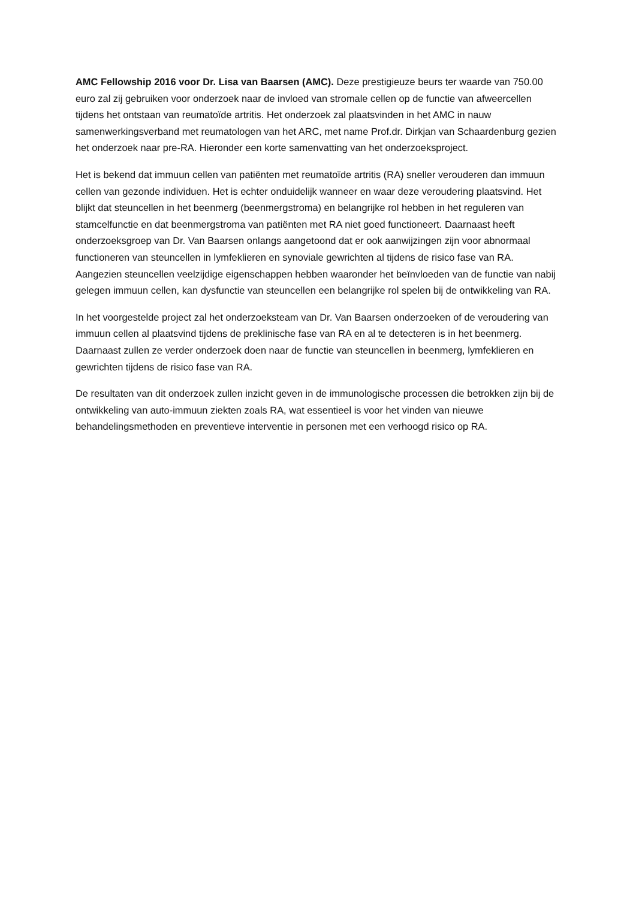AMC Fellowship 2016 voor Dr. Lisa van Baarsen (AMC). Deze prestigieuze beurs ter waarde van 750.00 euro zal zij gebruiken voor onderzoek naar de invloed van stromale cellen op de functie van afweercellen tijdens het ontstaan van reumatoïde artritis. Het onderzoek zal plaatsvinden in het AMC in nauw samenwerkingsverband met reumatologen van het ARC, met name Prof.dr. Dirkjan van Schaardenburg gezien het onderzoek naar pre-RA. Hieronder een korte samenvatting van het onderzoeksproject.
Het is bekend dat immuun cellen van patiënten met reumatoïde artritis (RA) sneller verouderen dan immuun cellen van gezonde individuen. Het is echter onduidelijk wanneer en waar deze veroudering plaatsvind. Het blijkt dat steuncellen in het beenmerg (beenmergstroma) en belangrijke rol hebben in het reguleren van stamcelfunctie en dat beenmergstroma van patiënten met RA niet goed functioneert. Daarnaast heeft onderzoeksgroep van Dr. Van Baarsen onlangs aangetoond dat er ook aanwijzingen zijn voor abnormaal functioneren van steuncellen in lymfeklieren en synoviale gewrichten al tijdens de risico fase van RA. Aangezien steuncellen veelzijdige eigenschappen hebben waaronder het beïnvloeden van de functie van nabij gelegen immuun cellen, kan dysfunctie van steuncellen een belangrijke rol spelen bij de ontwikkeling van RA.
In het voorgestelde project zal het onderzoeksteam van Dr. Van Baarsen onderzoeken of de veroudering van immuun cellen al plaatsvind tijdens de preklinische fase van RA en al te detecteren is in het beenmerg. Daarnaast zullen ze verder onderzoek doen naar de functie van steuncellen in beenmerg, lymfeklieren en gewrichten tijdens de risico fase van RA.
De resultaten van dit onderzoek zullen inzicht geven in de immunologische processen die betrokken zijn bij de ontwikkeling van auto-immuun ziekten zoals RA, wat essentieel is voor het vinden van nieuwe behandelingsmethoden en preventieve interventie in personen met een verhoogd risico op RA.